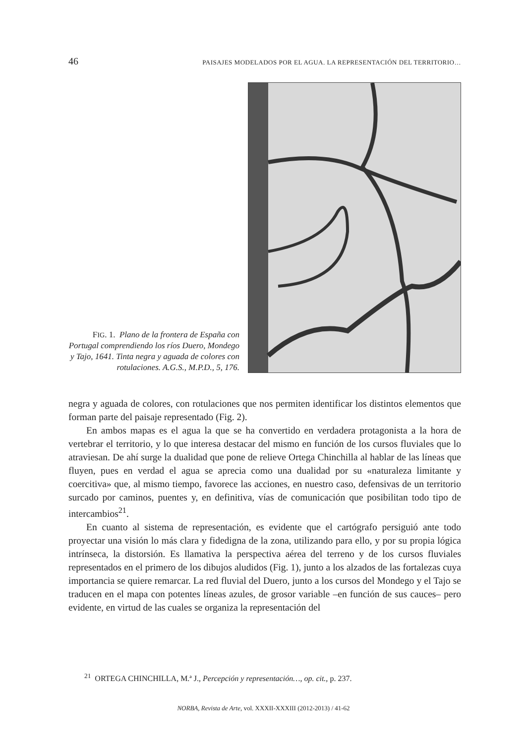46 PAISAJES MODELADOS POR EL AGUA. LA REPRESENTACIÓN DEL TERRITORIO…
FIG. 1. Plano de la frontera de España con Portugal comprendiendo los ríos Duero, Mondego y Tajo, 1641. Tinta negra y aguada de colores con rotulaciones. A.G.S., M.P.D., 5, 176.
negra y aguada de colores, con rotulaciones que nos permiten identificar los distintos elementos que forman parte del paisaje representado (Fig. 2).
En ambos mapas es el agua la que se ha convertido en verdadera protagonista a la hora de vertebrar el territorio, y lo que interesa destacar del mismo en función de los cursos fluviales que lo atraviesan. De ahí surge la dualidad que pone de relieve Ortega Chinchilla al hablar de las líneas que fluyen, pues en verdad el agua se aprecia como una dualidad por su «naturaleza limitante y coercitiva» que, al mismo tiempo, favorece las acciones, en nuestro caso, defensivas de un territorio surcado por caminos, puentes y, en definitiva, vías de comunicación que posibilitan todo tipo de intercambios<sup>21</sup>.
En cuanto al sistema de representación, es evidente que el cartógrafo persiguió ante todo proyectar una visión lo más clara y fidedigna de la zona, utilizando para ello, y por su propia lógica intrínseca, la distorsión. Es llamativa la perspectiva aérea del terreno y de los cursos fluviales representados en el primero de los dibujos aludidos (Fig. 1), junto a los alzados de las fortalezas cuya importancia se quiere remarcar. La red fluvial del Duero, junto a los cursos del Mondego y el Tajo se traducen en el mapa con potentes líneas azules, de grosor variable –en función de sus cauces– pero evidente, en virtud de las cuales se organiza la representación del
<sup>21</sup> ORTEGA CHINCHILLA, M.ª J., Percepción y representación…, op. cit., p. 237.
NORBA, Revista de Arte, vol. XXXII-XXXIII (2012-2013) / 41-62